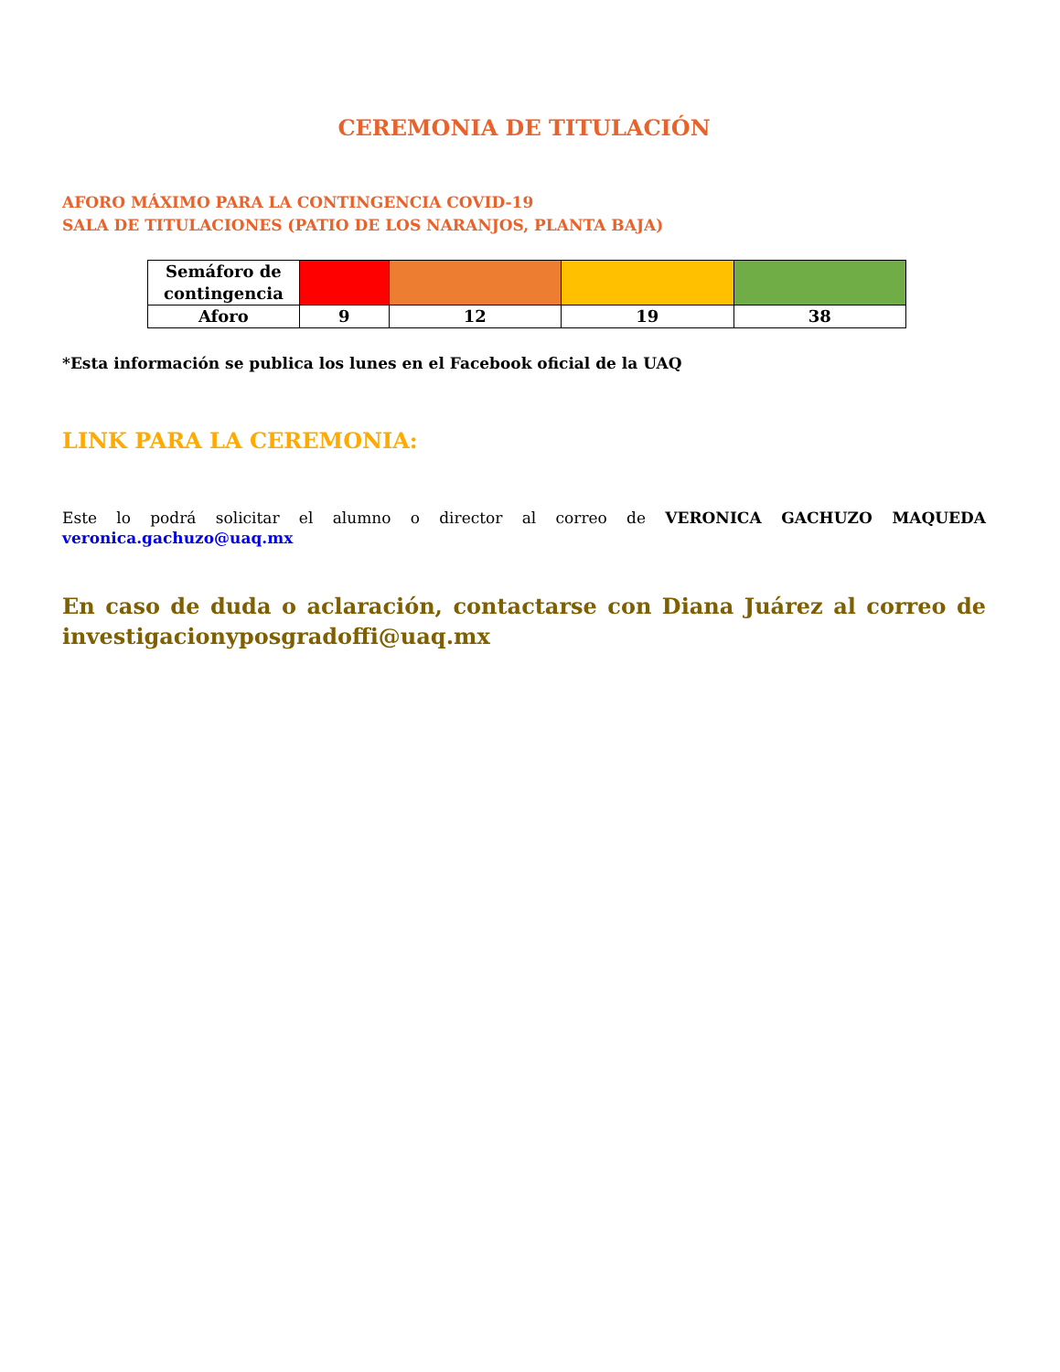CEREMONIA DE TITULACIÓN
AFORO MÁXIMO PARA LA CONTINGENCIA COVID-19
SALA DE TITULACIONES (PATIO DE LOS NARANJOS, PLANTA BAJA)
| Semáforo de contingencia | | | | |
| Aforo | 9 | 12 | 19 | 38 |
*Esta información se publica los lunes en el Facebook oficial de la UAQ
LINK PARA LA CEREMONIA:
Este lo podrá solicitar el alumno o director al correo de VERONICA GACHUZO MAQUEDA
veronica.gachuzo@uaq.mx
En caso de duda o aclaración, contactarse con Diana Juárez al correo de investigacionyposgradoffi@uaq.mx